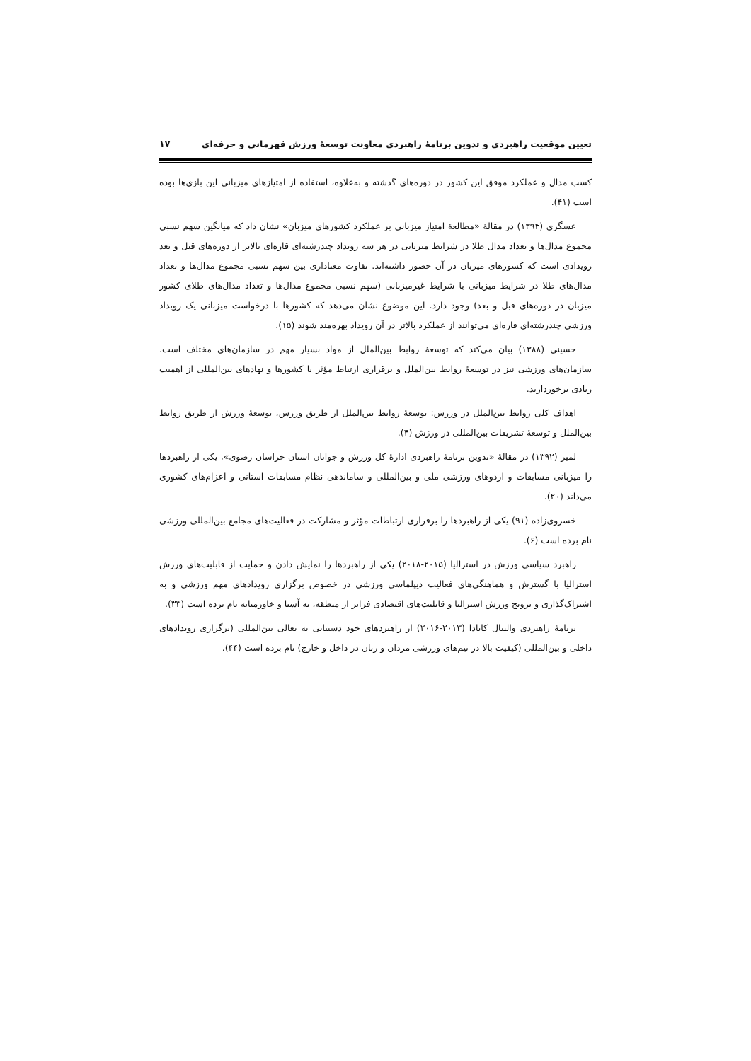تعیین موقعیت راهبردی و تدوین برنامهٔ راهبردی معاونت توسعهٔ ورزش قهرمانی و حرفه‌ای ۱۷
کسب مدال و عملکرد موفق این کشور در دوره‌های گذشته و به‌علاوه، استفاده از امتیازهای میزبانی این بازی‌ها بوده است (۴۱).
عسگری (۱۳۹۴) در مقالهٔ «مطالعهٔ امتیاز میزبانی بر عملکرد کشورهای میزبان» نشان داد که میانگین سهم نسبی مجموع مدال‌ها و تعداد مدال طلا در شرایط میزبانی در هر سه رویداد چندرشته‌ای قاره‌ای بالاتر از دوره‌های قبل و بعد رویدادی است که کشورهای میزبان در آن حضور داشته‌اند. تفاوت معناداری بین سهم نسبی مجموع مدال‌ها و تعداد مدال‌های طلا در شرایط میزبانی با شرایط غیرمیزبانی (سهم نسبی مجموع مدال‌ها و تعداد مدال‌های طلای کشور میزبان در دوره‌های قبل و بعد) وجود دارد. این موضوع نشان می‌دهد که کشورها با درخواست میزبانی یک رویداد ورزشی چندرشته‌ای قاره‌ای می‌توانند از عملکرد بالاتر در آن رویداد بهره‌مند شوند (۱۵).
حسینی (۱۳۸۸) بیان می‌کند که توسعهٔ روابط بین‌الملل از مواد بسیار مهم در سازمان‌های مختلف است. سازمان‌های ورزشی نیز در توسعهٔ روابط بین‌الملل و برقراری ارتباط مؤثر با کشورها و نهادهای بین‌المللی از اهمیت زیادی برخوردارند.
اهداف کلی روابط بین‌الملل در ورزش: توسعهٔ روابط بین‌الملل از طریق ورزش، توسعهٔ ورزش از طریق روابط بین‌الملل و توسعهٔ تشریفات بین‌المللی در ورزش (۴).
لمیر (۱۳۹۲) در مقالهٔ «تدوین برنامهٔ راهبردی ادارهٔ کل ورزش و جوانان استان خراسان رضوی»، یکی از راهبردها را میزبانی مسابقات و اردوهای ورزشی ملی و بین‌المللی و ساماندهی نظام مسابقات استانی و اعزام‌های کشوری می‌داند (۲۰).
خسروی‌زاده (۹۱) یکی از راهبردها را برقراری ارتباطات مؤثر و مشارکت در فعالیت‌های مجامع بین‌المللی ورزشی نام برده است (۶).
راهبرد سیاسی ورزش در استرالیا (۲۰۱۵-۲۰۱۸) یکی از راهبردها را نمایش دادن و حمایت از قابلیت‌های ورزش استرالیا با گسترش و هماهنگی‌های فعالیت دیپلماسی ورزشی در خصوص برگزاری رویدادهای مهم ورزشی و به اشتراک‌گذاری و ترویج ورزش استرالیا و قابلیت‌های اقتصادی فراتر از منطقه، به آسیا و خاورمیانه نام برده است (۳۳).
برنامهٔ راهبردی والیبال کانادا (۲۰۱۳-۲۰۱۶) از راهبردهای خود دستیابی به تعالی بین‌المللی (برگزاری رویدادهای داخلی و بین‌المللی (کیفیت بالا در تیم‌های ورزشی مردان و زنان در داخل و خارج) نام برده است (۴۴).